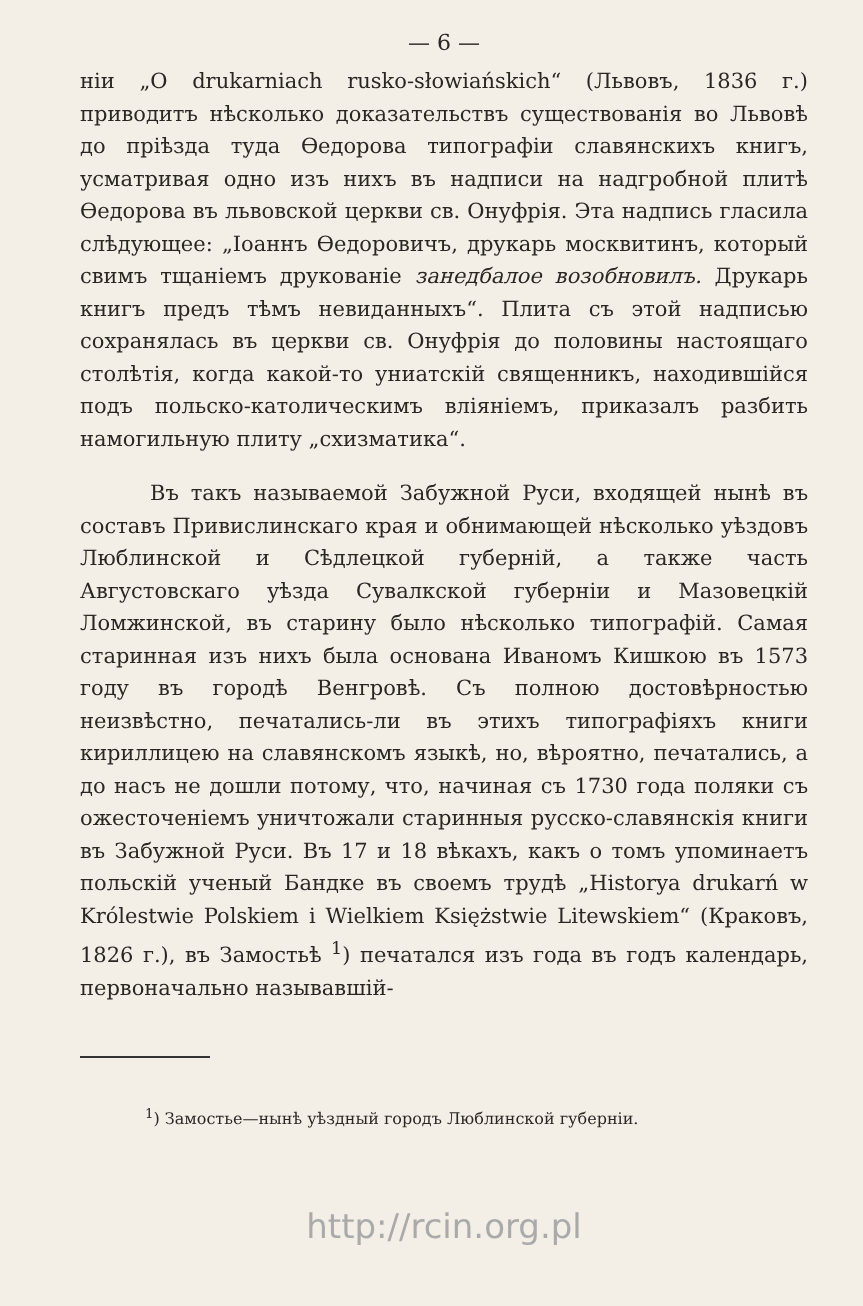— 6 —
нiи „O drukarniach rusko-słowiańskich“ (Львовъ, 1836 г.) приводитъ нѣсколько доказательствъ существованiя во Львовѣ до прiѣзда туда Ѳедорова типографiи славянскихъ книгъ, усматривая одно изъ нихъ въ надписи на надгробной плитѣ Ѳедорова въ львовской церкви св. Онуфрiя. Эта надпись гласила слѣдующее: „Iоаннъ Ѳедоровичъ, друкарь москвитинъ, который свимъ тщанiемъ друкованiе занедбалое возобновилъ. Друкарь книгъ предъ тѣмъ невиданныхъ“. Плита съ этой надписью сохранялась въ церкви св. Онуфрiя до половины настоящаго столѣтiя, когда какой-то униатскiй священникъ, находившiйся подъ польско-католическимъ влiянiемъ, приказалъ разбить намогильную плиту „схизматика“.
Въ такъ называемой Забужной Руси, входящей нынѣ въ составъ Привислинскаго края и обнимающей нѣсколько уѣздовъ Люблинской и Сѣдлецкой губернiй, а также часть Августовскаго уѣзда Сувалкской губернiи и Мазовецкiй Ломжинской, въ старину было нѣсколько типографiй. Самая старинная изъ нихъ была основана Иваномъ Кишкою въ 1573 году въ городѣ Венгровѣ. Съ полною достовѣрностью неизвѣстно, печатались-ли въ этихъ типографiяхъ книги кириллицею на славянскомъ языкѣ, но, вѣроятно, печатались, а до насъ не дошли потому, что, начиная съ 1730 года поляки съ ожесточенiемъ уничтожали старинныя русско-славянскiя книги въ Забужной Руси. Въ 17 и 18 вѣкахъ, какъ о томъ упоминаетъ польскiй ученый Бандке въ своемъ трудѣ „Historya drukarń w Królestwie Polskiem i Wielkiem Księżstwie Litewskiem“ (Краковъ, 1826 г.), въ Замостьѣ <sup>1</sup>) печатался изъ года въ годъ календарь, первоначально называвшiй-
<sup>1</sup>) Замостье—нынѣ уѣздный городъ Люблинской губернiи.
http://rcin.org.pl